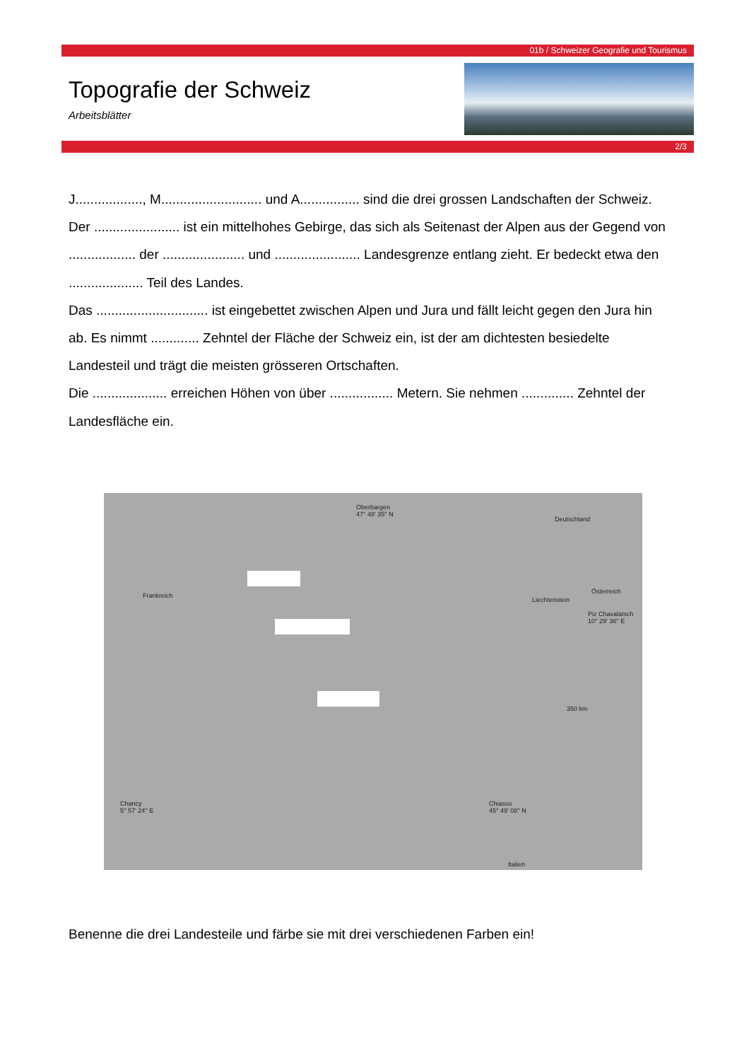01b / Schweizer Geografie und Tourismus
Topografie der Schweiz
Arbeitsblätter
2/3
J.................., M........................... und A................ sind die drei grossen Landschaften der Schweiz.
Der ....................... ist ein mittelhohes Gebirge, das sich als Seitenast der Alpen aus der Gegend von
.................. der ...................... und ....................... Landesgrenze entlang zieht. Er bedeckt etwa den
.................... Teil des Landes.
Das .............................. ist eingebettet zwischen Alpen und Jura und fällt leicht gegen den Jura hin
ab. Es nimmt ............. Zehntel der Fläche der Schweiz ein, ist der am dichtesten besiedelte
Landesteil und trägt die meisten grösseren Ortschaften.
Die .................... erreichen Höhen von über ................. Metern. Sie nehmen .............. Zehntel der
Landesfläche ein.
Oberbargen
47° 48' 35'' N
Deutschland
Frankreich
Liechtenstein
Österreich
Piz Chavalatsch
10° 29' 36'' E
350 km
Chancy
5° 57' 24'' E
Chiasso
45° 49' 08'' N
Italien
Benenne die drei Landesteile und färbe sie mit drei verschiedenen Farben ein!